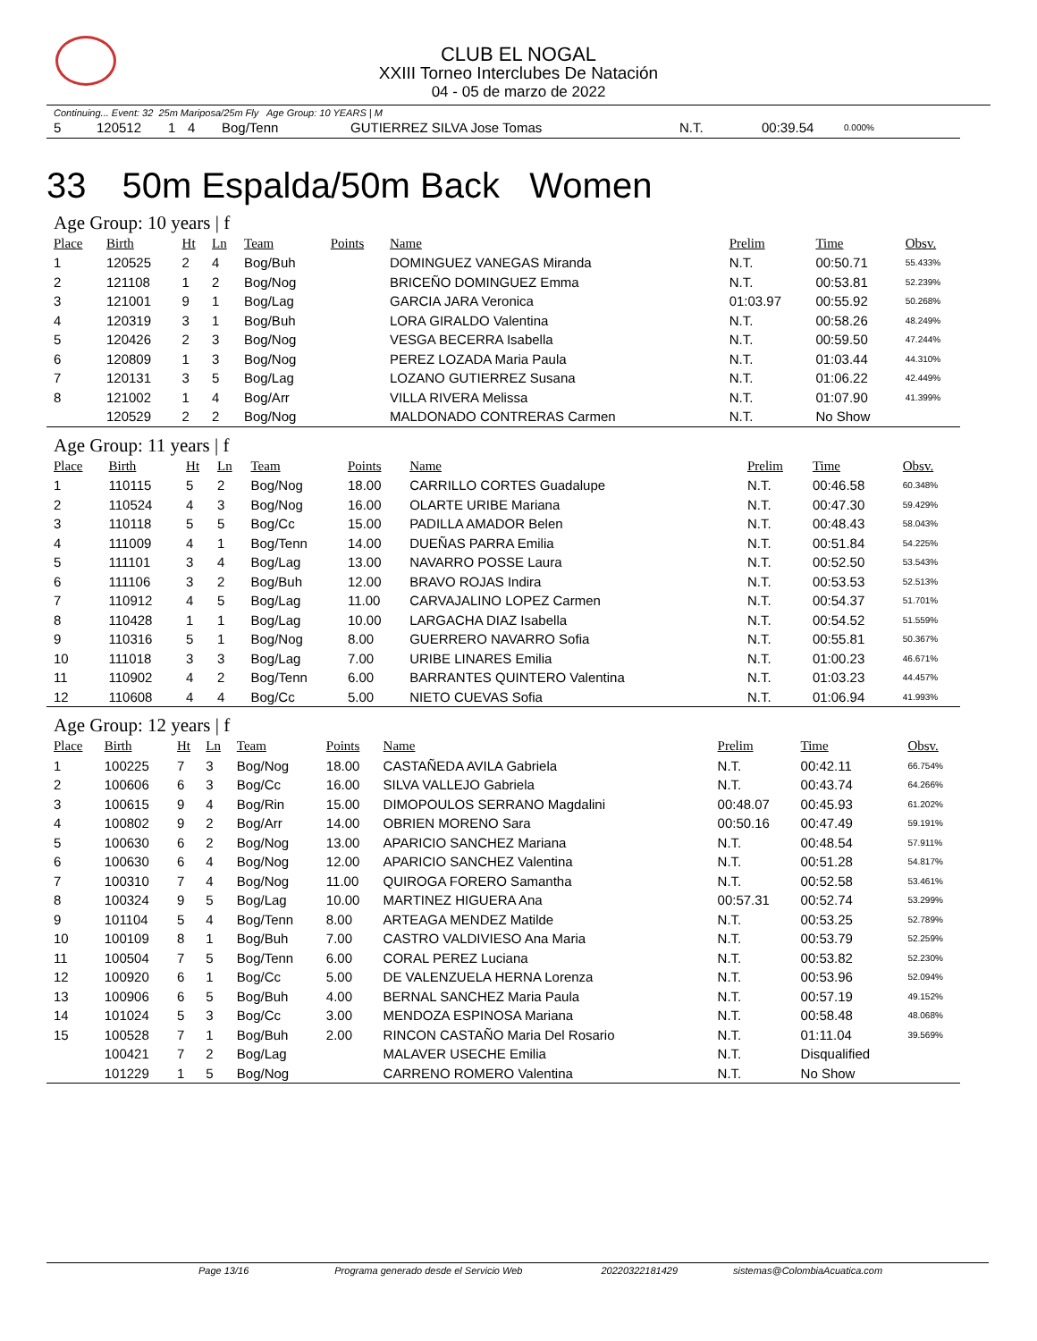CLUB EL NOGAL
XXIII Torneo Interclubes De Natación
04 - 05 de marzo de 2022
Continuing... Event: 32 25m Mariposa/25m Fly Age Group: 10 YEARS | M
| 5 | 120512 | 1 | 4 | Bog/Tenn | | GUTIERREZ SILVA Jose Tomas | N.T. | 00:39.54 | 0.000% |
33 50m Espalda/50m Back Women
Age Group: 10 years | f
| Place | Birth | Ht | Ln | Team | Points | Name | Prelim | Time | Obsv. |
| --- | --- | --- | --- | --- | --- | --- | --- | --- | --- |
| 1 | 120525 | 2 | 4 | Bog/Buh | | DOMINGUEZ VANEGAS Miranda | N.T. | 00:50.71 | 55.433% |
| 2 | 121108 | 1 | 2 | Bog/Nog | | BRICEÑO DOMINGUEZ Emma | N.T. | 00:53.81 | 52.239% |
| 3 | 121001 | 9 | 1 | Bog/Lag | | GARCIA JARA Veronica | 01:03.97 | 00:55.92 | 50.268% |
| 4 | 120319 | 3 | 1 | Bog/Buh | | LORA GIRALDO Valentina | N.T. | 00:58.26 | 48.249% |
| 5 | 120426 | 2 | 3 | Bog/Nog | | VESGA BECERRA Isabella | N.T. | 00:59.50 | 47.244% |
| 6 | 120809 | 1 | 3 | Bog/Nog | | PEREZ LOZADA Maria Paula | N.T. | 01:03.44 | 44.310% |
| 7 | 120131 | 3 | 5 | Bog/Lag | | LOZANO GUTIERREZ Susana | N.T. | 01:06.22 | 42.449% |
| 8 | 121002 | 1 | 4 | Bog/Arr | | VILLA RIVERA Melissa | N.T. | 01:07.90 | 41.399% |
| | 120529 | 2 | 2 | Bog/Nog | | MALDONADO CONTRERAS Carmen | N.T. | No Show | |
Age Group: 11 years | f
| Place | Birth | Ht | Ln | Team | Points | Name | Prelim | Time | Obsv. |
| --- | --- | --- | --- | --- | --- | --- | --- | --- | --- |
| 1 | 110115 | 5 | 2 | Bog/Nog | 18.00 | CARRILLO CORTES Guadalupe | N.T. | 00:46.58 | 60.348% |
| 2 | 110524 | 4 | 3 | Bog/Nog | 16.00 | OLARTE URIBE Mariana | N.T. | 00:47.30 | 59.429% |
| 3 | 110118 | 5 | 5 | Bog/Cc | 15.00 | PADILLA AMADOR Belen | N.T. | 00:48.43 | 58.043% |
| 4 | 111009 | 4 | 1 | Bog/Tenn | 14.00 | DUEÑAS PARRA Emilia | N.T. | 00:51.84 | 54.225% |
| 5 | 111101 | 3 | 4 | Bog/Lag | 13.00 | NAVARRO POSSE Laura | N.T. | 00:52.50 | 53.543% |
| 6 | 111106 | 3 | 2 | Bog/Buh | 12.00 | BRAVO ROJAS Indira | N.T. | 00:53.53 | 52.513% |
| 7 | 110912 | 4 | 5 | Bog/Lag | 11.00 | CARVAJALINO LOPEZ Carmen | N.T. | 00:54.37 | 51.701% |
| 8 | 110428 | 1 | 1 | Bog/Lag | 10.00 | LARGACHA DIAZ Isabella | N.T. | 00:54.52 | 51.559% |
| 9 | 110316 | 5 | 1 | Bog/Nog | 8.00 | GUERRERO NAVARRO Sofia | N.T. | 00:55.81 | 50.367% |
| 10 | 111018 | 3 | 3 | Bog/Lag | 7.00 | URIBE LINARES Emilia | N.T. | 01:00.23 | 46.671% |
| 11 | 110902 | 4 | 2 | Bog/Tenn | 6.00 | BARRANTES QUINTERO Valentina | N.T. | 01:03.23 | 44.457% |
| 12 | 110608 | 4 | 4 | Bog/Cc | 5.00 | NIETO CUEVAS Sofia | N.T. | 01:06.94 | 41.993% |
Age Group: 12 years | f
| Place | Birth | Ht | Ln | Team | Points | Name | Prelim | Time | Obsv. |
| --- | --- | --- | --- | --- | --- | --- | --- | --- | --- |
| 1 | 100225 | 7 | 3 | Bog/Nog | 18.00 | CASTAÑEDA AVILA Gabriela | N.T. | 00:42.11 | 66.754% |
| 2 | 100606 | 6 | 3 | Bog/Cc | 16.00 | SILVA VALLEJO Gabriela | N.T. | 00:43.74 | 64.266% |
| 3 | 100615 | 9 | 4 | Bog/Rin | 15.00 | DIMOPOULOS SERRANO Magdalini | 00:48.07 | 00:45.93 | 61.202% |
| 4 | 100802 | 9 | 2 | Bog/Arr | 14.00 | OBRIEN MORENO Sara | 00:50.16 | 00:47.49 | 59.191% |
| 5 | 100630 | 6 | 2 | Bog/Nog | 13.00 | APARICIO SANCHEZ Mariana | N.T. | 00:48.54 | 57.911% |
| 6 | 100630 | 6 | 4 | Bog/Nog | 12.00 | APARICIO SANCHEZ Valentina | N.T. | 00:51.28 | 54.817% |
| 7 | 100310 | 7 | 4 | Bog/Nog | 11.00 | QUIROGA FORERO Samantha | N.T. | 00:52.58 | 53.461% |
| 8 | 100324 | 9 | 5 | Bog/Lag | 10.00 | MARTINEZ HIGUERA Ana | 00:57.31 | 00:52.74 | 53.299% |
| 9 | 101104 | 5 | 4 | Bog/Tenn | 8.00 | ARTEAGA MENDEZ Matilde | N.T. | 00:53.25 | 52.789% |
| 10 | 100109 | 8 | 1 | Bog/Buh | 7.00 | CASTRO VALDIVIESO Ana Maria | N.T. | 00:53.79 | 52.259% |
| 11 | 100504 | 7 | 5 | Bog/Tenn | 6.00 | CORAL PEREZ Luciana | N.T. | 00:53.82 | 52.230% |
| 12 | 100920 | 6 | 1 | Bog/Cc | 5.00 | DE VALENZUELA HERNA Lorenza | N.T. | 00:53.96 | 52.094% |
| 13 | 100906 | 6 | 5 | Bog/Buh | 4.00 | BERNAL SANCHEZ Maria Paula | N.T. | 00:57.19 | 49.152% |
| 14 | 101024 | 5 | 3 | Bog/Cc | 3.00 | MENDOZA ESPINOSA Mariana | N.T. | 00:58.48 | 48.068% |
| 15 | 100528 | 7 | 1 | Bog/Buh | 2.00 | RINCON CASTAÑO Maria Del Rosario | N.T. | 01:11.04 | 39.569% |
| | 100421 | 7 | 2 | Bog/Lag | | MALAVER USECHE Emilia | N.T. | Disqualified | |
| | 101229 | 1 | 5 | Bog/Nog | | CARRENO ROMERO Valentina | N.T. | No Show | |
Page 13/16 Programa generado desde el Servicio Web 20220322181429 sistemas@ColombiaAcuatica.com